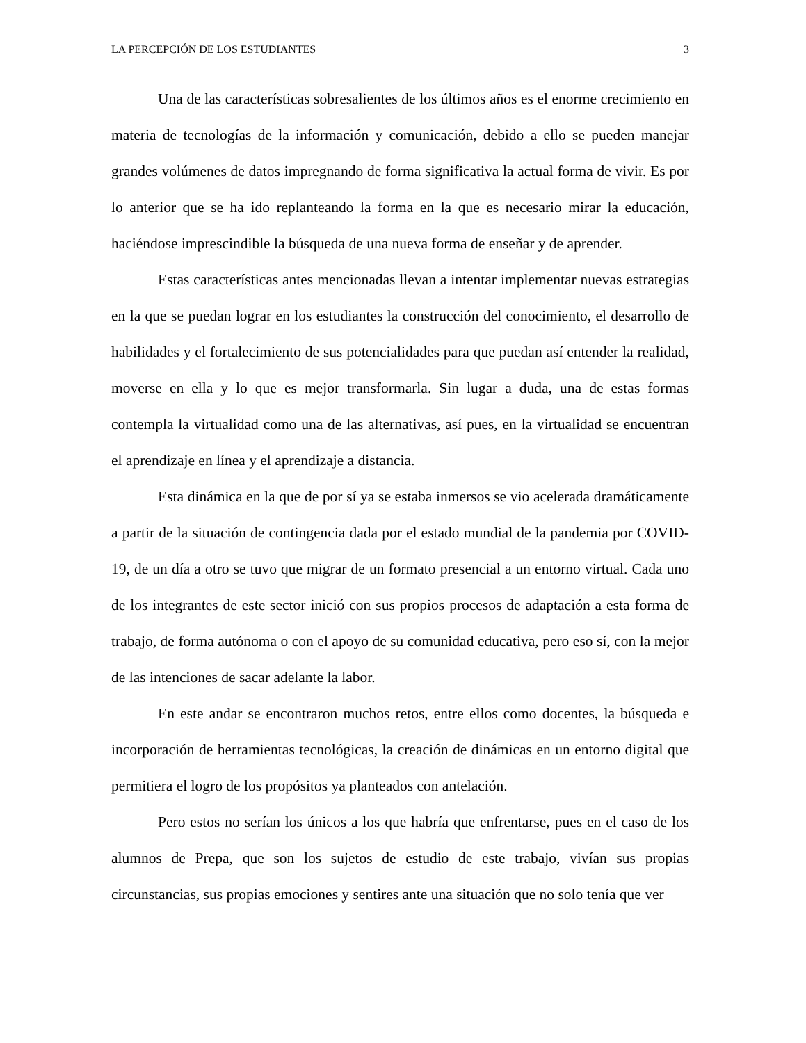LA PERCEPCIÓN DE LOS ESTUDIANTES 3
Una de las características sobresalientes de los últimos años es el enorme crecimiento en materia de tecnologías de la información y comunicación, debido a ello se pueden manejar grandes volúmenes de datos impregnando de forma significativa la actual forma de vivir. Es por lo anterior que se ha ido replanteando la forma en la que es necesario mirar la educación, haciéndose imprescindible la búsqueda de una nueva forma de enseñar y de aprender.
Estas características antes mencionadas llevan a intentar implementar nuevas estrategias en la que se puedan lograr en los estudiantes la construcción del conocimiento, el desarrollo de habilidades y el fortalecimiento de sus potencialidades para que puedan así entender la realidad, moverse en ella y lo que es mejor transformarla. Sin lugar a duda, una de estas formas contempla la virtualidad como una de las alternativas, así pues, en la virtualidad se encuentran el aprendizaje en línea y el aprendizaje a distancia.
Esta dinámica en la que de por sí ya se estaba inmersos se vio acelerada dramáticamente a partir de la situación de contingencia dada por el estado mundial de la pandemia por COVID-19, de un día a otro se tuvo que migrar de un formato presencial a un entorno virtual. Cada uno de los integrantes de este sector inició con sus propios procesos de adaptación a esta forma de trabajo, de forma autónoma o con el apoyo de su comunidad educativa, pero eso sí, con la mejor de las intenciones de sacar adelante la labor.
En este andar se encontraron muchos retos, entre ellos como docentes, la búsqueda e incorporación de herramientas tecnológicas, la creación de dinámicas en un entorno digital que permitiera el logro de los propósitos ya planteados con antelación.
Pero estos no serían los únicos a los que habría que enfrentarse, pues en el caso de los alumnos de Prepa, que son los sujetos de estudio de este trabajo, vivían sus propias circunstancias, sus propias emociones y sentires ante una situación que no solo tenía que ver